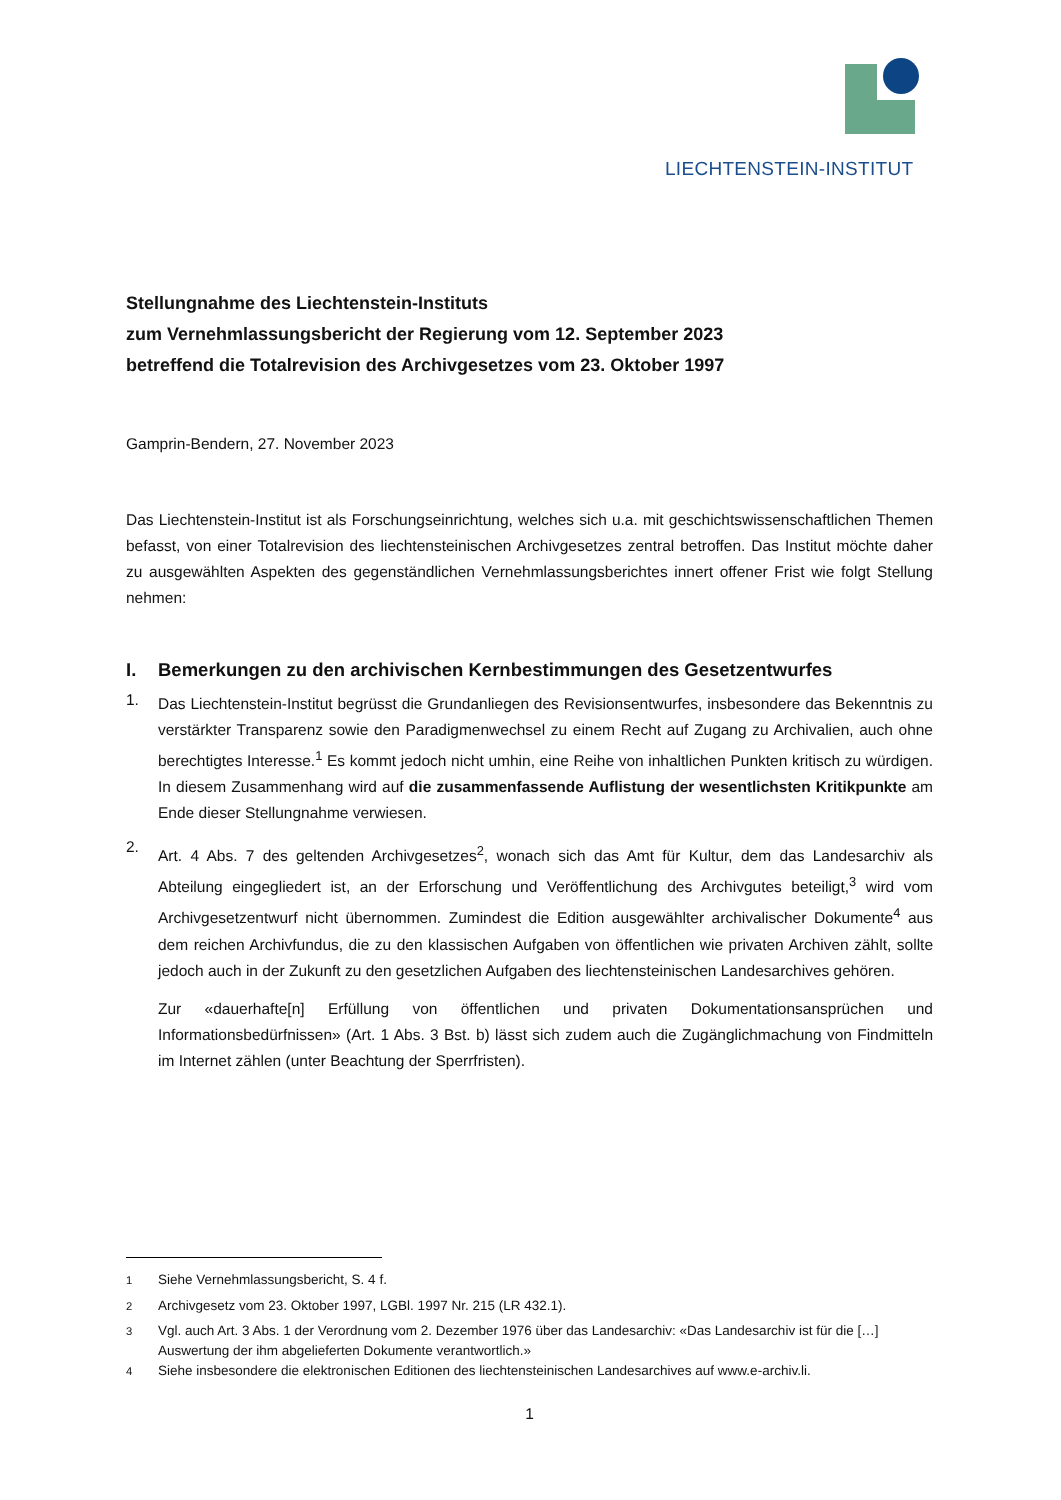LIECHTENSTEIN-INSTITUT
Stellungnahme des Liechtenstein-Instituts
zum Vernehmlassungsbericht der Regierung vom 12. September 2023
betreffend die Totalrevision des Archivgesetzes vom 23. Oktober 1997
Gamprin-Bendern, 27. November 2023
Das Liechtenstein-Institut ist als Forschungseinrichtung, welches sich u.a. mit geschichtswissenschaftlichen Themen befasst, von einer Totalrevision des liechtensteinischen Archivgesetzes zentral betroffen. Das Institut möchte daher zu ausgewählten Aspekten des gegenständlichen Vernehmlassungsberichtes innert offener Frist wie folgt Stellung nehmen:
I. Bemerkungen zu den archivischen Kernbestimmungen des Gesetzentwurfes
1.
Das Liechtenstein-Institut begrüsst die Grundanliegen des Revisionsentwurfes, insbesondere das Bekenntnis zu verstärkter Transparenz sowie den Paradigmenwechsel zu einem Recht auf Zugang zu Archivalien, auch ohne berechtigtes Interesse.<sup>1</sup> Es kommt jedoch nicht umhin, eine Reihe von inhaltlichen Punkten kritisch zu würdigen. In diesem Zusammenhang wird auf die zusammenfassende Auflistung der wesentlichsten Kritikpunkte am Ende dieser Stellungnahme verwiesen.
2.
Art. 4 Abs. 7 des geltenden Archivgesetzes<sup>2</sup>, wonach sich das Amt für Kultur, dem das Landesarchiv als Abteilung eingegliedert ist, an der Erforschung und Veröffentlichung des Archivgutes beteiligt,<sup>3</sup> wird vom Archivgesetzentwurf nicht übernommen. Zumindest die Edition ausgewählter archivalischer Dokumente<sup>4</sup> aus dem reichen Archivfundus, die zu den klassischen Aufgaben von öffentlichen wie privaten Archiven zählt, sollte jedoch auch in der Zukunft zu den gesetzlichen Aufgaben des liechtensteinischen Landesarchives gehören.
Zur «dauerhafte[n] Erfüllung von öffentlichen und privaten Dokumentationsansprüchen und Informationsbedürfnissen» (Art. 1 Abs. 3 Bst. b) lässt sich zudem auch die Zugänglichmachung von Findmitteln im Internet zählen (unter Beachtung der Sperrfristen).
<sup>1</sup> Siehe Vernehmlassungsbericht, S. 4 f.
<sup>2</sup> Archivgesetz vom 23. Oktober 1997, LGBl. 1997 Nr. 215 (LR 432.1).
<sup>3</sup> Vgl. auch Art. 3 Abs. 1 der Verordnung vom 2. Dezember 1976 über das Landesarchiv: «Das Landesarchiv ist für die […] Auswertung der ihm abgelieferten Dokumente verantwortlich.»
<sup>4</sup> Siehe insbesondere die elektronischen Editionen des liechtensteinischen Landesarchives auf www.e-archiv.li.
1